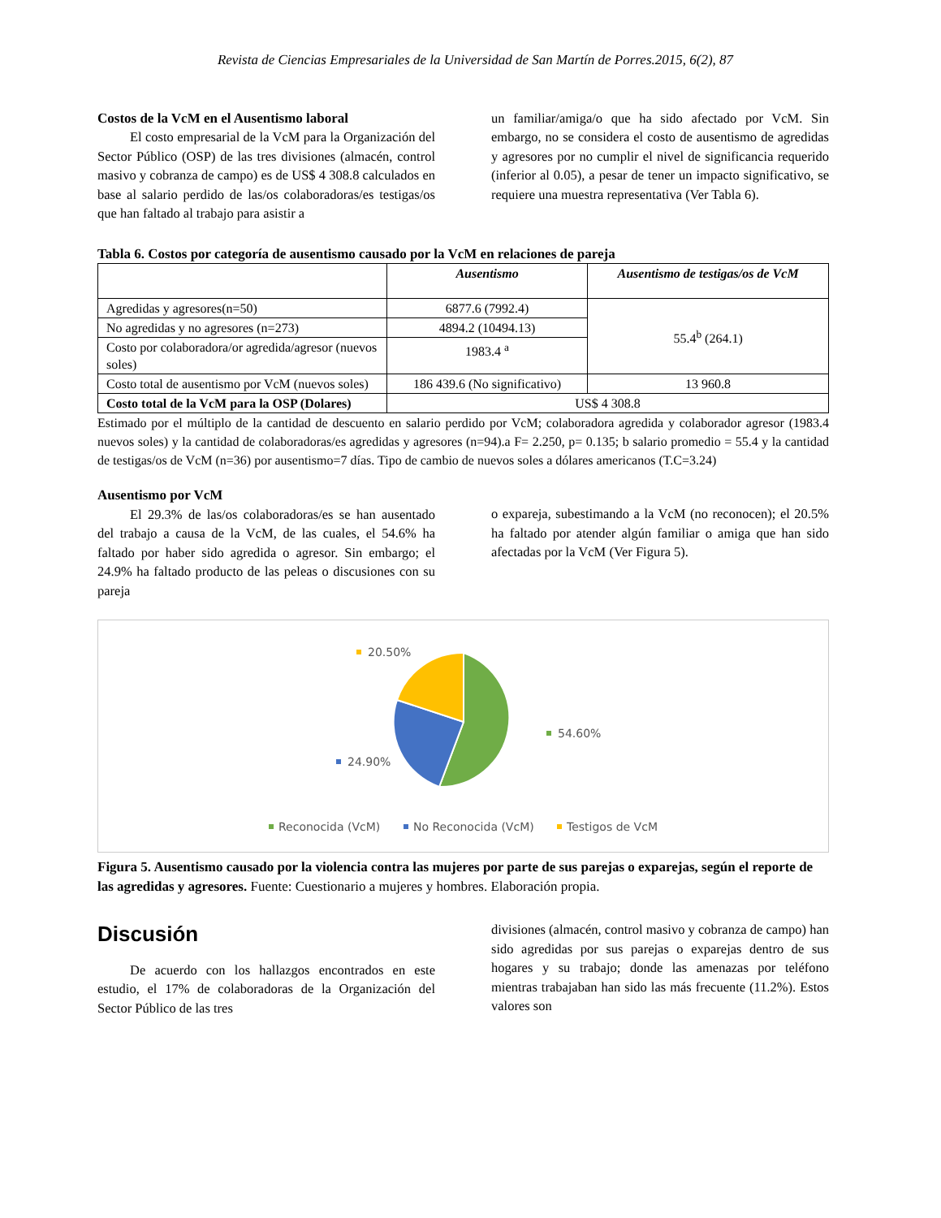Revista de Ciencias Empresariales de la Universidad de San Martín de Porres.2015, 6(2), 87
Costos de la VcM en el Ausentismo laboral
El costo empresarial de la VcM para la Organización del Sector Público (OSP) de las tres divisiones (almacén, control masivo y cobranza de campo) es de US$ 4 308.8 calculados en base al salario perdido de las/os colaboradoras/es testigas/os que han faltado al trabajo para asistir a
un familiar/amiga/o que ha sido afectado por VcM. Sin embargo, no se considera el costo de ausentismo de agredidas y agresores por no cumplir el nivel de significancia requerido (inferior al 0.05), a pesar de tener un impacto significativo, se requiere una muestra representativa (Ver Tabla 6).
Tabla 6. Costos por categoría de ausentismo causado por la VcM en relaciones de pareja
| | Ausentismo | Ausentismo de testigas/os de VcM |
| --- | --- | --- |
| Agredidas y agresores(n=50) | 6877.6 (7992.4) | 55.4<sup>b</sup> (264.1) |
| No agredidas y no agresores (n=273) | 4894.2 (10494.13) | |
| Costo por colaboradora/or agredida/agresor (nuevos soles) | 1983.4 <sup>a</sup> | |
| Costo total de ausentismo por VcM (nuevos soles) | 186 439.6 (No significativo) | 13 960.8 |
| Costo total de la VcM para la OSP (Dolares) | US$ 4 308.8 | |
Estimado por el múltiplo de la cantidad de descuento en salario perdido por VcM; colaboradora agredida y colaborador agresor (1983.4 nuevos soles) y la cantidad de colaboradoras/es agredidas y agresores (n=94).a F= 2.250, p= 0.135; b salario promedio = 55.4 y la cantidad de testigas/os de VcM (n=36) por ausentismo=7 días. Tipo de cambio de nuevos soles a dólares americanos (T.C=3.24)
Ausentismo por VcM
El 29.3% de las/os colaboradoras/es se han ausentado del trabajo a causa de la VcM, de las cuales, el 54.6% ha faltado por haber sido agredida o agresor. Sin embargo; el 24.9% ha faltado producto de las peleas o discusiones con su pareja
o expareja, subestimando a la VcM (no reconocen); el 20.5% ha faltado por atender algún familiar o amiga que han sido afectadas por la VcM (Ver Figura 5).
20.50%
54.60%
24.90%
Reconocida (VcM)
No Reconocida (VcM)
Testigos de VcM
Figura 5. Ausentismo causado por la violencia contra las mujeres por parte de sus parejas o exparejas, según el reporte de las agredidas y agresores. Fuente: Cuestionario a mujeres y hombres. Elaboración propia.
Discusión
De acuerdo con los hallazgos encontrados en este estudio, el 17% de colaboradoras de la Organización del Sector Público de las tres
divisiones (almacén, control masivo y cobranza de campo) han sido agredidas por sus parejas o exparejas dentro de sus hogares y su trabajo; donde las amenazas por teléfono mientras trabajaban han sido las más frecuente (11.2%). Estos valores son